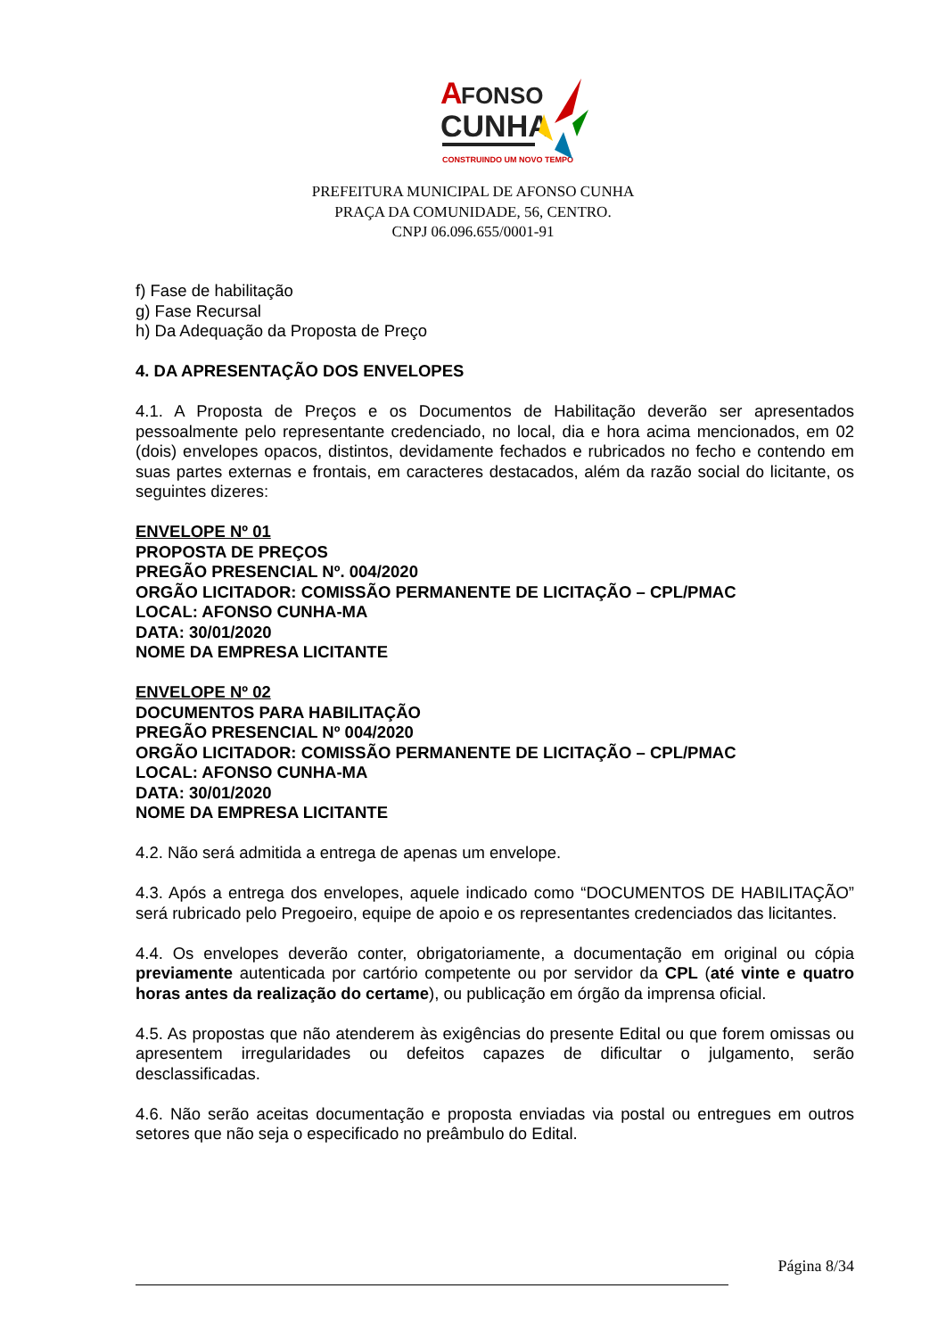A
FONSO
CUNHA
CONSTRUINDO UM NOVO TEMPO
PREFEITURA MUNICIPAL DE AFONSO CUNHA
PRAÇA DA COMUNIDADE, 56, CENTRO.
CNPJ 06.096.655/0001-91
f) Fase de habilitação
g) Fase Recursal
h) Da Adequação da Proposta de Preço
4. DA APRESENTAÇÃO DOS ENVELOPES
4.1. A Proposta de Preços e os Documentos de Habilitação deverão ser apresentados pessoalmente pelo representante credenciado, no local, dia e hora acima mencionados, em 02 (dois) envelopes opacos, distintos, devidamente fechados e rubricados no fecho e contendo em suas partes externas e frontais, em caracteres destacados, além da razão social do licitante, os seguintes dizeres:
ENVELOPE Nº 01
PROPOSTA DE PREÇOS
PREGÃO PRESENCIAL Nº. 004/2020
ORGÃO LICITADOR: COMISSÃO PERMANENTE DE LICITAÇÃO – CPL/PMAC
LOCAL: AFONSO CUNHA-MA
DATA: 30/01/2020
NOME DA EMPRESA LICITANTE
ENVELOPE Nº 02
DOCUMENTOS PARA HABILITAÇÃO
PREGÃO PRESENCIAL Nº 004/2020
ORGÃO LICITADOR: COMISSÃO PERMANENTE DE LICITAÇÃO – CPL/PMAC
LOCAL: AFONSO CUNHA-MA
DATA: 30/01/2020
NOME DA EMPRESA LICITANTE
4.2. Não será admitida a entrega de apenas um envelope.
4.3. Após a entrega dos envelopes, aquele indicado como “DOCUMENTOS DE HABILITAÇÃO” será rubricado pelo Pregoeiro, equipe de apoio e os representantes credenciados das licitantes.
4.4. Os envelopes deverão conter, obrigatoriamente, a documentação em original ou cópia previamente autenticada por cartório competente ou por servidor da CPL (até vinte e quatro horas antes da realização do certame), ou publicação em órgão da imprensa oficial.
4.5. As propostas que não atenderem às exigências do presente Edital ou que forem omissas ou apresentem irregularidades ou defeitos capazes de dificultar o julgamento, serão desclassificadas.
4.6. Não serão aceitas documentação e proposta enviadas via postal ou entregues em outros setores que não seja o especificado no preâmbulo do Edital.
Página 8/34